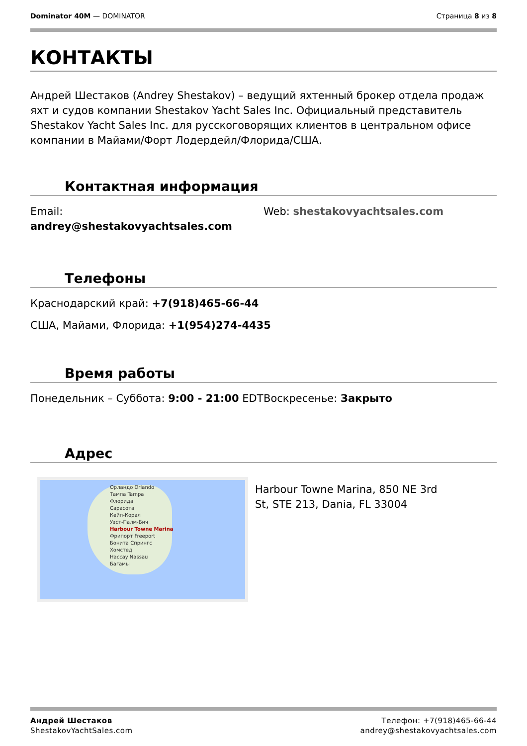Dominator 40M — DOMINATOR Страница 8 из 8
КОНТАКТЫ
Андрей Шестаков (Andrey Shestakov) – ведущий яхтенный брокер отдела продаж яхт и судов компании Shestakov Yacht Sales Inc. Официальный представитель Shestakov Yacht Sales Inc. для русскоговорящих клиентов в центральном офисе компании в Майами/Форт Лодердейл/Флорида/США.
Контактная информация
Email:
andrey@shestakovyachtsales.com
Web: shestakovyachtsales.com
Телефоны
Краснодарский край: +7(918)465-66-44
США, Майами, Флорида: +1(954)274-4435
Время работы
Понедельник – Суббота: 9:00 - 21:00 EDT Воскресенье: Закрыто
Адрес
Орландо Orlando
Тампа Tampa
Флорида
Сарасота
Кейп-Корал
Уэст-Палм-Бич
Harbour Towne Marina
Фрипорт Freeport
Бонита Спрингс
Хомстед
Нассау Nassau
Багамы
Harbour Towne Marina, 850 NE 3rd St, STE 213, Dania, FL 33004
Андрей Шестаков
ShestakovYachtSales.com
Телефон: +7(918)465-66-44
andrey@shestakovyachtsales.com